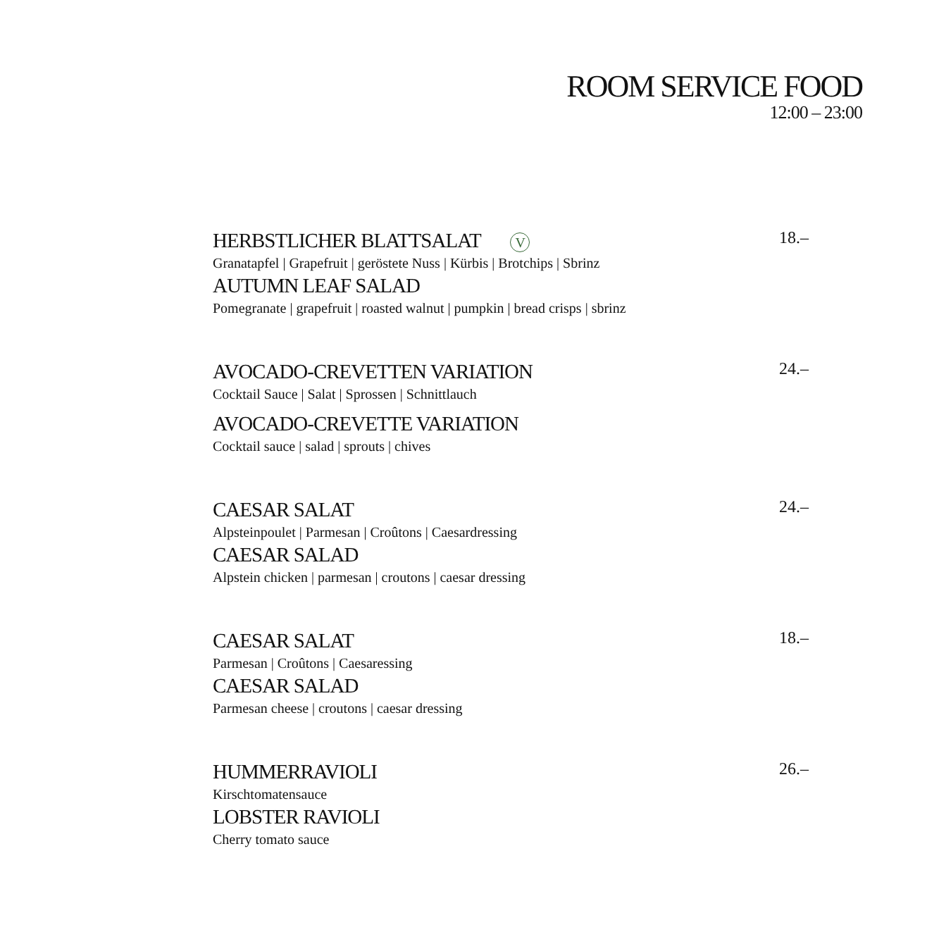ROOM SERVICE FOOD
12:00 – 23:00
HERBSTLICHER BLATTSALAT V 18.–
Granatapfel | Grapefruit | geröstete Nuss | Kürbis | Brotchips | Sbrinz
AUTUMN LEAF SALAD
Pomegranate | grapefruit | roasted walnut | pumpkin | bread crisps | sbrinz
AVOCADO-CREVETTEN VARIATION 24.–
Cocktail Sauce | Salat | Sprossen | Schnittlauch
AVOCADO-CREVETTE VARIATION
Cocktail sauce | salad | sprouts | chives
CAESAR SALAT 24.–
Alpsteinpoulet | Parmesan | Croûtons | Caesardressing
CAESAR SALAD
Alpstein chicken | parmesan | croutons | caesar dressing
CAESAR SALAT 18.–
Parmesan | Croûtons | Caesaressing
CAESAR SALAD
Parmesan cheese | croutons | caesar dressing
HUMMERRAVIOLI 26.–
Kirschtomatensauce
LOBSTER RAVIOLI
Cherry tomato sauce